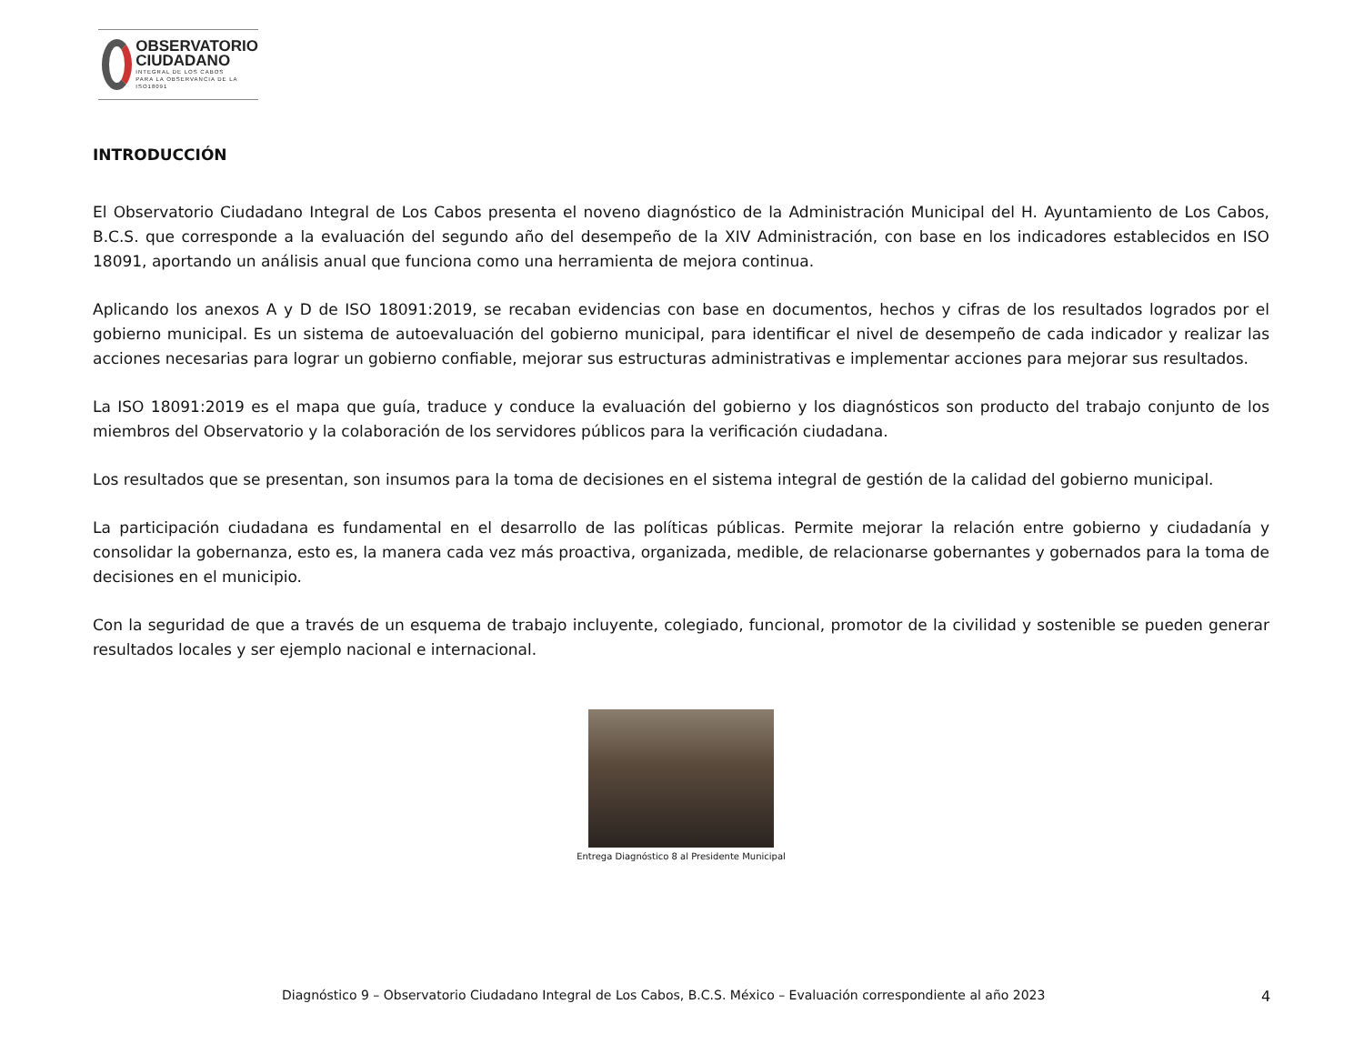OBSERVATORIO
CIUDADANO
INTEGRAL DE LOS CABOS
PARA LA OBSERVANCIA DE LA ISO18091
INTRODUCCIÓN
El Observatorio Ciudadano Integral de Los Cabos presenta el noveno diagnóstico de la Administración Municipal del H. Ayuntamiento de Los Cabos, B.C.S. que corresponde a la evaluación del segundo año del desempeño de la XIV Administración, con base en los indicadores establecidos en ISO 18091, aportando un análisis anual que funciona como una herramienta de mejora continua.
Aplicando los anexos A y D de ISO 18091:2019, se recaban evidencias con base en documentos, hechos y cifras de los resultados logrados por el gobierno municipal. Es un sistema de autoevaluación del gobierno municipal, para identificar el nivel de desempeño de cada indicador y realizar las acciones necesarias para lograr un gobierno confiable, mejorar sus estructuras administrativas e implementar acciones para mejorar sus resultados.
La ISO 18091:2019 es el mapa que guía, traduce y conduce la evaluación del gobierno y los diagnósticos son producto del trabajo conjunto de los miembros del Observatorio y la colaboración de los servidores públicos para la verificación ciudadana.
Los resultados que se presentan, son insumos para la toma de decisiones en el sistema integral de gestión de la calidad del gobierno municipal.
La participación ciudadana es fundamental en el desarrollo de las políticas públicas. Permite mejorar la relación entre gobierno y ciudadanía y consolidar la gobernanza, esto es, la manera cada vez más proactiva, organizada, medible, de relacionarse gobernantes y gobernados para la toma de decisiones en el municipio.
Con la seguridad de que a través de un esquema de trabajo incluyente, colegiado, funcional, promotor de la civilidad y sostenible se pueden generar resultados locales y ser ejemplo nacional e internacional.
Entrega Diagnóstico 8 al Presidente Municipal
Diagnóstico 9 – Observatorio Ciudadano Integral de Los Cabos, B.C.S. México – Evaluación correspondiente al año 2023 4